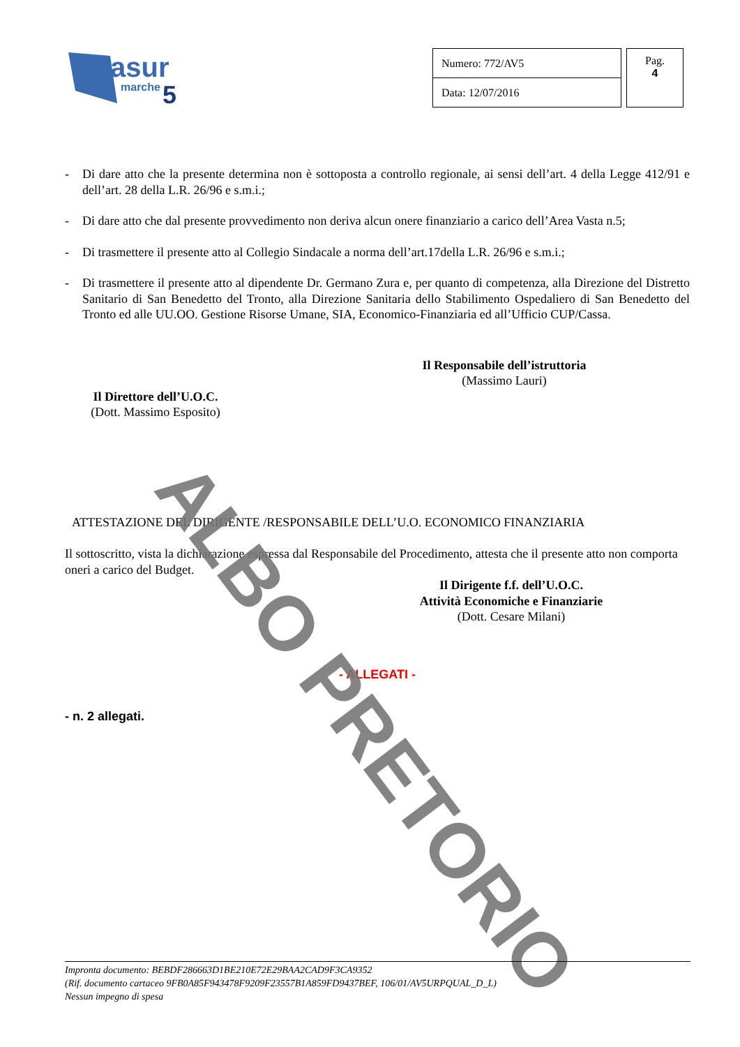asur
marche
5
| Numero: 772/AV5 |
| Data: 12/07/2016 |
Pag.
4
- Di dare atto che la presente determina non è sottoposta a controllo regionale, ai sensi dell’art. 4 della Legge 412/91 e dell’art. 28 della L.R. 26/96 e s.m.i.;
- Di dare atto che dal presente provvedimento non deriva alcun onere finanziario a carico dell’Area Vasta n.5;
- Di trasmettere il presente atto al Collegio Sindacale a norma dell’art.17della L.R. 26/96 e s.m.i.;
- Di trasmettere il presente atto al dipendente Dr. Germano Zura e, per quanto di competenza, alla Direzione del Distretto Sanitario di San Benedetto del Tronto, alla Direzione Sanitaria dello Stabilimento Ospedaliero di San Benedetto del Tronto ed alle UU.OO. Gestione Risorse Umane, SIA, Economico-Finanziaria ed all’Ufficio CUP/Cassa.
Il Responsabile dell’istruttoria
(Massimo Lauri)
Il Direttore dell’U.O.C.
(Dott. Massimo Esposito)
ATTESTAZIONE DEL DIRIGENTE /RESPONSABILE DELL’U.O. ECONOMICO FINANZIARIA
Il sottoscritto, vista la dichiarazione espressa dal Responsabile del Procedimento, attesta che il presente atto non comporta oneri a carico del Budget.
Il Dirigente f.f. dell’U.O.C.
Attività Economiche e Finanziarie
(Dott. Cesare Milani)
- ALLEGATI -
- n. 2 allegati.
ALBO PRETORIO
Impronta documento: BEBDF286663D1BE210E72E29BAA2CAD9F3CA9352
(Rif. documento cartaceo 9FB0A85F943478F9209F23557B1A859FD9437BEF, 106/01/AV5URPQUAL_D_L)
Nessun impegno di spesa